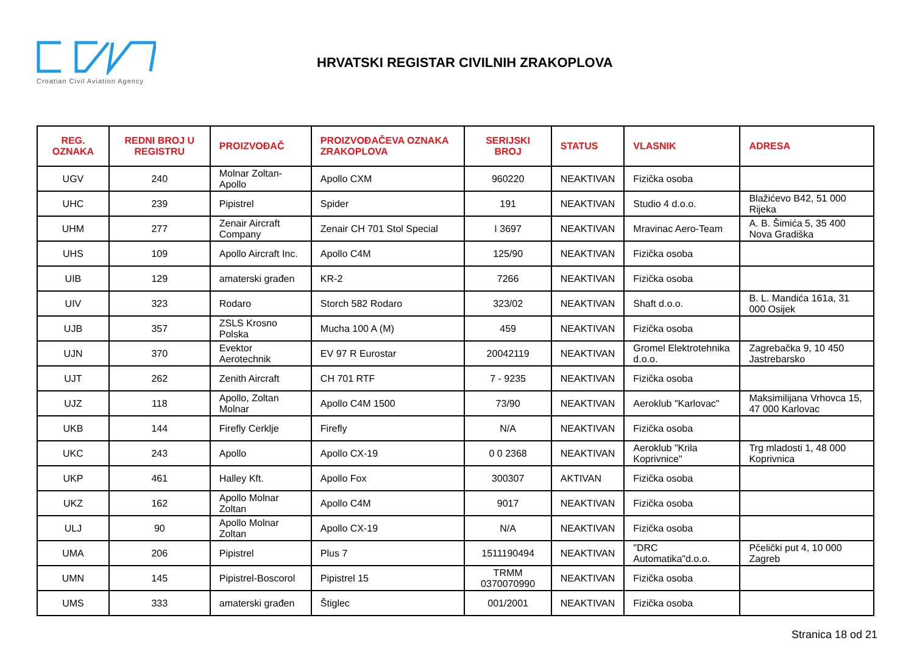Croatian Civil Aviation Agency
HRVATSKI REGISTAR CIVILNIH ZRAKOPLOVA
| REG. OZNAKA | REDNI BROJ U REGISTRU | PROIZVOĐAČ | PROIZVOĐAČEVA OZNAKA ZRAKOPLOVA | SERIJSKI BROJ | STATUS | VLASNIK | ADRESA |
| --- | --- | --- | --- | --- | --- | --- | --- |
| UGV | 240 | Molnar Zoltan-Apollo | Apollo CXM | 960220 | NEAKTIVAN | Fizička osoba | |
| UHC | 239 | Pipistrel | Spider | 191 | NEAKTIVAN | Studio 4 d.o.o. | Blažićevo B42, 51 000 Rijeka |
| UHM | 277 | Zenair Aircraft Company | Zenair CH 701 Stol Special | I 3697 | NEAKTIVAN | Mravinac Aero-Team | A. B. Šimića 5, 35 400 Nova Gradiška |
| UHS | 109 | Apollo Aircraft Inc. | Apollo C4M | 125/90 | NEAKTIVAN | Fizička osoba | |
| UIB | 129 | amaterski građen | KR-2 | 7266 | NEAKTIVAN | Fizička osoba | |
| UIV | 323 | Rodaro | Storch 582 Rodaro | 323/02 | NEAKTIVAN | Shaft d.o.o. | B. L. Mandića 161a, 31 000 Osijek |
| UJB | 357 | ZSLS Krosno Polska | Mucha 100 A (M) | 459 | NEAKTIVAN | Fizička osoba | |
| UJN | 370 | Evektor Aerotechnik | EV 97 R Eurostar | 20042119 | NEAKTIVAN | Gromel Elektrotehnika d.o.o. | Zagrebačka 9, 10 450 Jastrebarsko |
| UJT | 262 | Zenith Aircraft | CH 701 RTF | 7 - 9235 | NEAKTIVAN | Fizička osoba | |
| UJZ | 118 | Apollo, Zoltan Molnar | Apollo C4M 1500 | 73/90 | NEAKTIVAN | Aeroklub "Karlovac" | Maksimilijana Vrhovca 15, 47 000 Karlovac |
| UKB | 144 | Firefly Cerklje | Firefly | N/A | NEAKTIVAN | Fizička osoba | |
| UKC | 243 | Apollo | Apollo CX-19 | 0 0 2368 | NEAKTIVAN | Aeroklub "Krila Koprivnice" | Trg mladosti 1, 48 000 Koprivnica |
| UKP | 461 | Halley Kft. | Apollo Fox | 300307 | AKTIVAN | Fizička osoba | |
| UKZ | 162 | Apollo Molnar Zoltan | Apollo C4M | 9017 | NEAKTIVAN | Fizička osoba | |
| ULJ | 90 | Apollo Molnar Zoltan | Apollo CX-19 | N/A | NEAKTIVAN | Fizička osoba | |
| UMA | 206 | Pipistrel | Plus 7 | 1511190494 | NEAKTIVAN | "DRC Automatika"d.o.o. | Pčelički put 4, 10 000 Zagreb |
| UMN | 145 | Pipistrel-Boscorol | Pipistrel 15 | TRMM 0370070990 | NEAKTIVAN | Fizička osoba | |
| UMS | 333 | amaterski građen | Štiglec | 001/2001 | NEAKTIVAN | Fizička osoba | |
Stranica 18 od 21